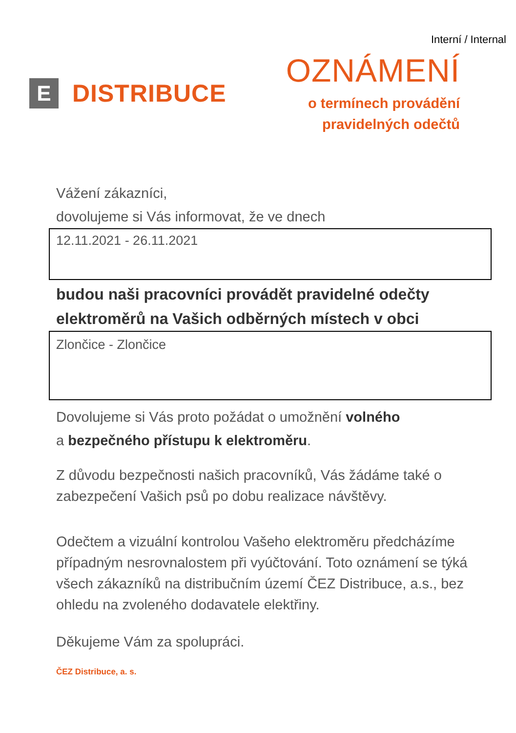Interní / Internal
E
DISTRIBUCE
OZNÁMENÍ
o termínech provádění
pravidelných odečtů
Vážení zákazníci,
dovolujeme si Vás informovat, že ve dnech
12.11.2021 - 26.11.2021
budou naši pracovníci provádět pravidelné odečty elektroměrů na Vašich odběrných místech v obci
Zlončice - Zlončice
Dovolujeme si Vás proto požádat o umožnění volného
a bezpečného přístupu k elektroměru.
Z důvodu bezpečnosti našich pracovníků, Vás žádáme také o zabezpečení Vašich psů po dobu realizace návštěvy.
Odečtem a vizuální kontrolou Vašeho elektroměru předcházíme případným nesrovnalostem při vyúčtování. Toto oznámení se týká všech zákazníků na distribučním území ČEZ Distribuce, a.s., bez ohledu na zvoleného dodavatele elektřiny.
Děkujeme Vám za spolupráci.
ČEZ Distribuce, a. s.